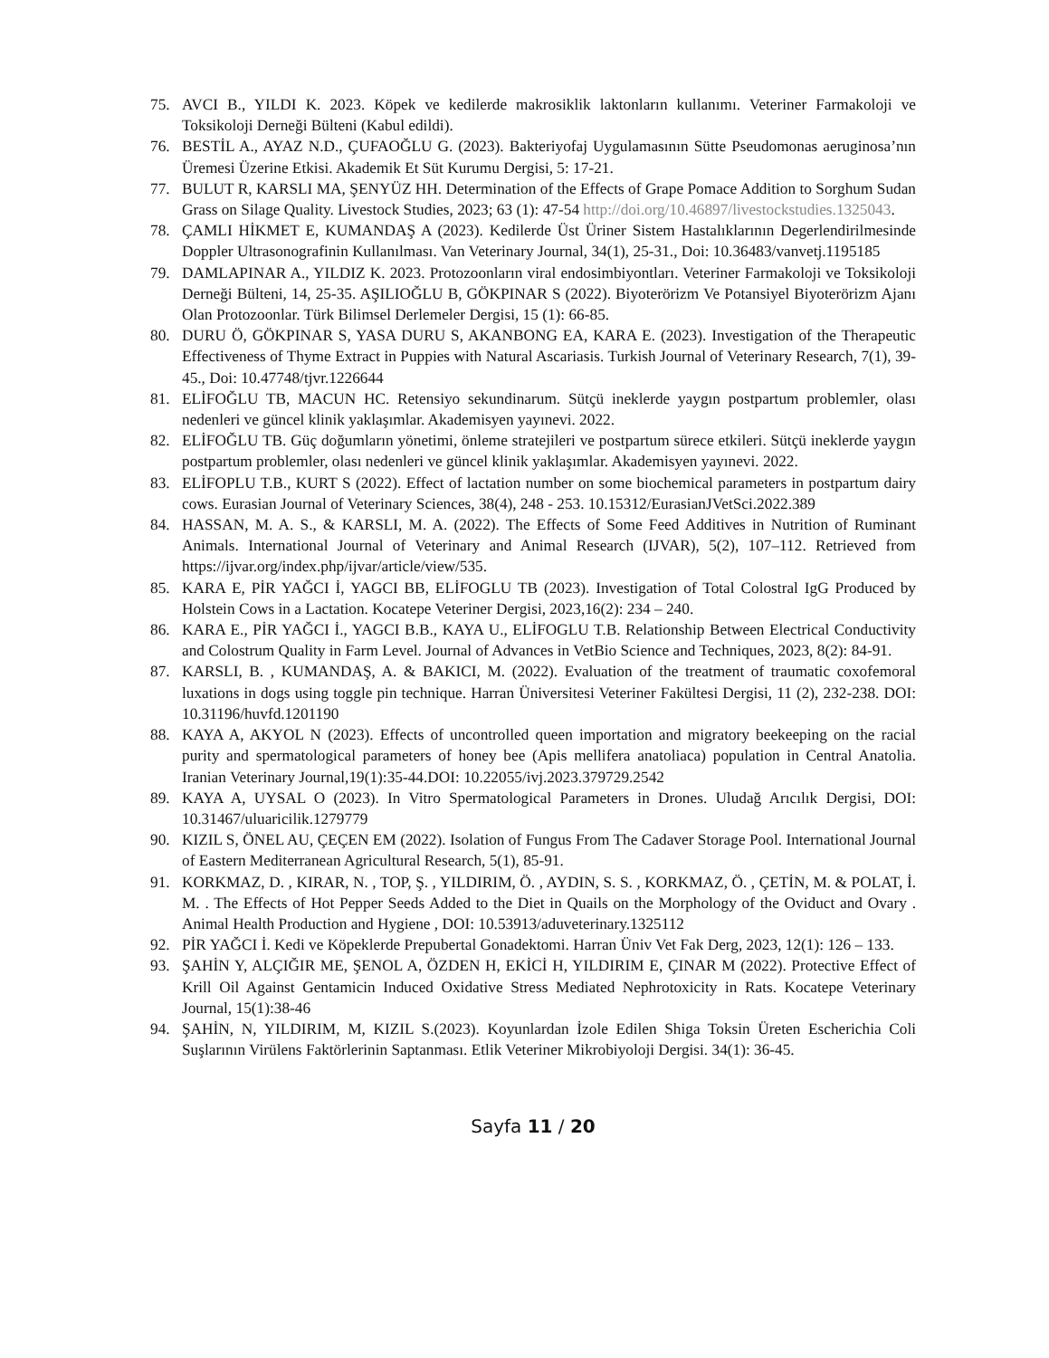75. AVCI B., YILDI K. 2023. Köpek ve kedilerde makrosiklik laktonların kullanımı. Veteriner Farmakoloji ve Toksikoloji Derneği Bülteni (Kabul edildi).
76. BESTİL A., AYAZ N.D., ÇUFAOĞLU G. (2023). Bakteriyofaj Uygulamasının Sütte Pseudomonas aeruginosa’nın Üremesi Üzerine Etkisi. Akademik Et Süt Kurumu Dergisi, 5: 17-21.
77. BULUT R, KARSLI MA, ŞENYÜZ HH. Determination of the Effects of Grape Pomace Addition to Sorghum Sudan Grass on Silage Quality. Livestock Studies, 2023; 63 (1): 47-54 http://doi.org/10.46897/livestockstudies.1325043.
78. ÇAMLI HİKMET E, KUMANDAŞ A (2023). Kedilerde Üst Üriner Sistem Hastalıklarının Degerlendirilmesinde Doppler Ultrasonografinin Kullanılması. Van Veterinary Journal, 34(1), 25-31., Doi: 10.36483/vanvetj.1195185
79. DAMLAPINAR A., YILDIZ K. 2023. Protozoonların viral endosimbiyontları. Veteriner Farmakoloji ve Toksikoloji Derneği Bülteni, 14, 25-35. AŞILIOĞLU B, GÖKPINAR S (2022). Biyoterörizm Ve Potansiyel Biyoterörizm Ajanı Olan Protozoonlar. Türk Bilimsel Derlemeler Dergisi, 15 (1): 66-85.
80. DURU Ö, GÖKPINAR S, YASA DURU S, AKANBONG EA, KARA E. (2023). Investigation of the Therapeutic Effectiveness of Thyme Extract in Puppies with Natural Ascariasis. Turkish Journal of Veterinary Research, 7(1), 39-45., Doi: 10.47748/tjvr.1226644
81. ELİFOĞLU TB, MACUN HC. Retensiyo sekundinarum. Sütçü ineklerde yaygın postpartum problemler, olası nedenleri ve güncel klinik yaklaşımlar. Akademisyen yayınevi. 2022.
82. ELİFOĞLU TB. Güç doğumların yönetimi, önleme stratejileri ve postpartum sürece etkileri. Sütçü ineklerde yaygın postpartum problemler, olası nedenleri ve güncel klinik yaklaşımlar. Akademisyen yayınevi. 2022.
83. ELİFOPLU T.B., KURT S (2022). Effect of lactation number on some biochemical parameters in postpartum dairy cows. Eurasian Journal of Veterinary Sciences, 38(4), 248 - 253. 10.15312/EurasianJVetSci.2022.389
84. HASSAN, M. A. S., & KARSLI, M. A. (2022). The Effects of Some Feed Additives in Nutrition of Ruminant Animals. International Journal of Veterinary and Animal Research (IJVAR), 5(2), 107–112. Retrieved from https://ijvar.org/index.php/ijvar/article/view/535.
85. KARA E, PİR YAĞCI İ, YAGCI BB, ELİFOGLU TB (2023). Investigation of Total Colostral IgG Produced by Holstein Cows in a Lactation. Kocatepe Veteriner Dergisi, 2023,16(2): 234 – 240.
86. KARA E., PİR YAĞCI İ., YAGCI B.B., KAYA U., ELİFOGLU T.B. Relationship Between Electrical Conductivity and Colostrum Quality in Farm Level. Journal of Advances in VetBio Science and Techniques, 2023, 8(2): 84-91.
87. KARSLI, B. , KUMANDAŞ, A. & BAKICI, M. (2022). Evaluation of the treatment of traumatic coxofemoral luxations in dogs using toggle pin technique. Harran Üniversitesi Veteriner Fakültesi Dergisi, 11 (2), 232-238. DOI: 10.31196/huvfd.1201190
88. KAYA A, AKYOL N (2023). Effects of uncontrolled queen importation and migratory beekeeping on the racial purity and spermatological parameters of honey bee (Apis mellifera anatoliaca) population in Central Anatolia. Iranian Veterinary Journal,19(1):35-44.DOI: 10.22055/ivj.2023.379729.2542
89. KAYA A, UYSAL O (2023). In Vitro Spermatological Parameters in Drones. Uludağ Arıcılık Dergisi, DOI: 10.31467/uluaricilik.1279779
90. KIZIL S, ÖNEL AU, ÇEÇEN EM (2022). Isolation of Fungus From The Cadaver Storage Pool. International Journal of Eastern Mediterranean Agricultural Research, 5(1), 85-91.
91. KORKMAZ, D. , KIRAR, N. , TOP, Ş. , YILDIRIM, Ö. , AYDIN, S. S. , KORKMAZ, Ö. , ÇETİN, M. & POLAT, İ. M. . The Effects of Hot Pepper Seeds Added to the Diet in Quails on the Morphology of the Oviduct and Ovary . Animal Health Production and Hygiene , DOI: 10.53913/aduveterinary.1325112
92. PİR YAĞCI İ. Kedi ve Köpeklerde Prepubertal Gonadektomi. Harran Üniv Vet Fak Derg, 2023, 12(1): 126 – 133.
93. ŞAHİN Y, ALÇIĞIR ME, ŞENOL A, ÖZDEN H, EKİCİ H, YILDIRIM E, ÇINAR M (2022). Protective Effect of Krill Oil Against Gentamicin Induced Oxidative Stress Mediated Nephrotoxicity in Rats. Kocatepe Veterinary Journal, 15(1):38-46
94. ŞAHİN, N, YILDIRIM, M, KIZIL S.(2023). Koyunlardan İzole Edilen Shiga Toksin Üreten Escherichia Coli Suşlarının Virülens Faktörlerinin Saptanması. Etlik Veteriner Mikrobiyoloji Dergisi. 34(1): 36-45.
Sayfa 11 / 20